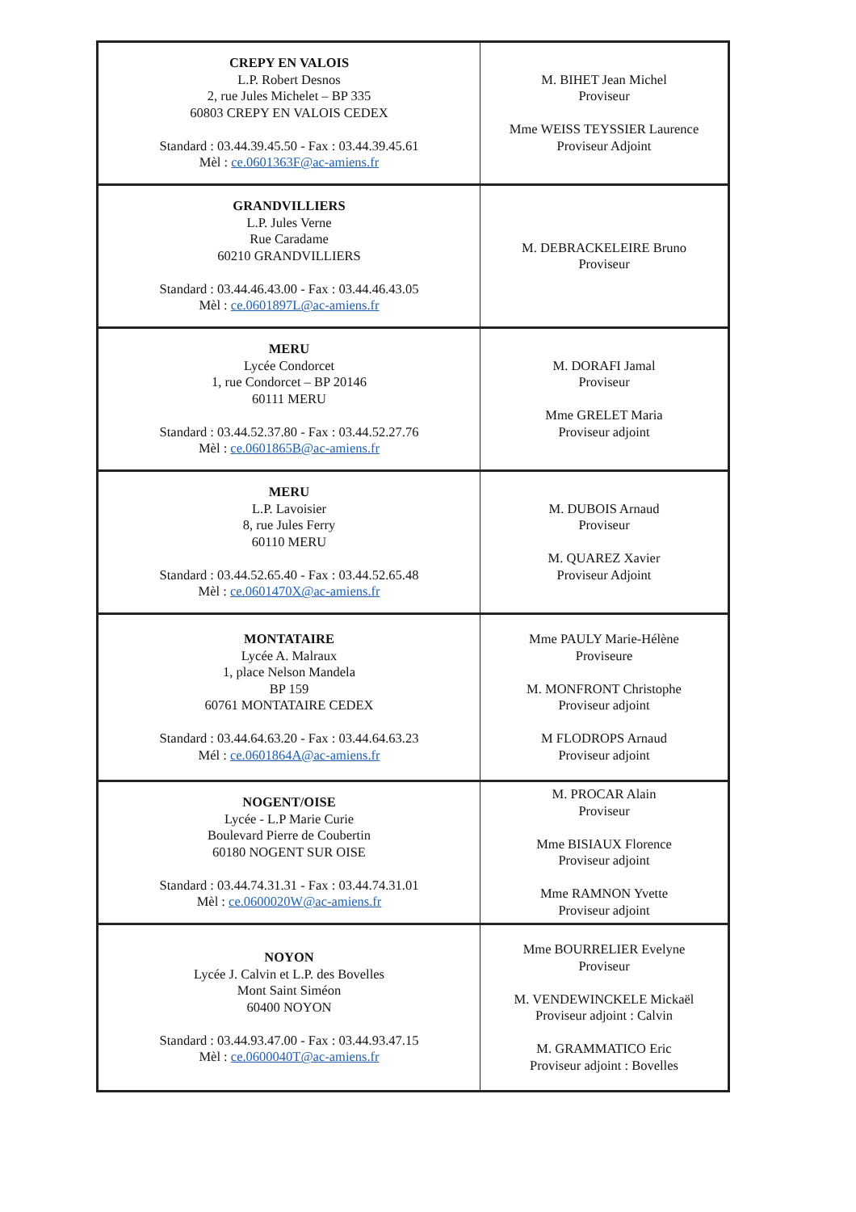| CREPY EN VALOIS L.P. Robert Desnos 2, rue Jules Michelet – BP 335 60803 CREPY EN VALOIS CEDEX Standard : 03.44.39.45.50 - Fax : 03.44.39.45.61 Mèl : ce.0601363F@ac-amiens.fr | M. BIHET Jean Michel Proviseur Mme WEISS TEYSSIER Laurence Proviseur Adjoint |
| GRANDVILLIERS L.P. Jules Verne Rue Caradame 60210 GRANDVILLIERS Standard : 03.44.46.43.00 - Fax : 03.44.46.43.05 Mèl : ce.0601897L@ac-amiens.fr | M. DEBRACKELEIRE Bruno Proviseur |
| MERU Lycée Condorcet 1, rue Condorcet – BP 20146 60111 MERU Standard : 03.44.52.37.80 - Fax : 03.44.52.27.76 Mèl : ce.0601865B@ac-amiens.fr | M. DORAFI Jamal Proviseur Mme GRELET Maria Proviseur adjoint |
| MERU L.P. Lavoisier 8, rue Jules Ferry 60110 MERU Standard : 03.44.52.65.40 - Fax : 03.44.52.65.48 Mèl : ce.0601470X@ac-amiens.fr | M. DUBOIS Arnaud Proviseur M. QUAREZ Xavier Proviseur Adjoint |
| MONTATAIRE Lycée A. Malraux 1, place Nelson Mandela BP 159 60761 MONTATAIRE CEDEX Standard : 03.44.64.63.20 - Fax : 03.44.64.63.23 Mél : ce.0601864A@ac-amiens.fr | Mme PAULY Marie-Hélène Proviseure M. MONFRONT Christophe Proviseur adjoint M FLODROPS Arnaud Proviseur adjoint |
| NOGENT/OISE Lycée - L.P Marie Curie Boulevard Pierre de Coubertin 60180 NOGENT SUR OISE Standard : 03.44.74.31.31 - Fax : 03.44.74.31.01 Mèl : ce.0600020W@ac-amiens.fr | M. PROCAR Alain Proviseur Mme BISIAUX Florence Proviseur adjoint Mme RAMNON Yvette Proviseur adjoint |
| NOYON Lycée J. Calvin et L.P. des Bovelles Mont Saint Siméon 60400 NOYON Standard : 03.44.93.47.00 - Fax : 03.44.93.47.15 Mèl : ce.0600040T@ac-amiens.fr | Mme BOURRELIER Evelyne Proviseur M. VENDEWINCKELE Mickaël Proviseur adjoint : Calvin M. GRAMMATICO Eric Proviseur adjoint : Bovelles |